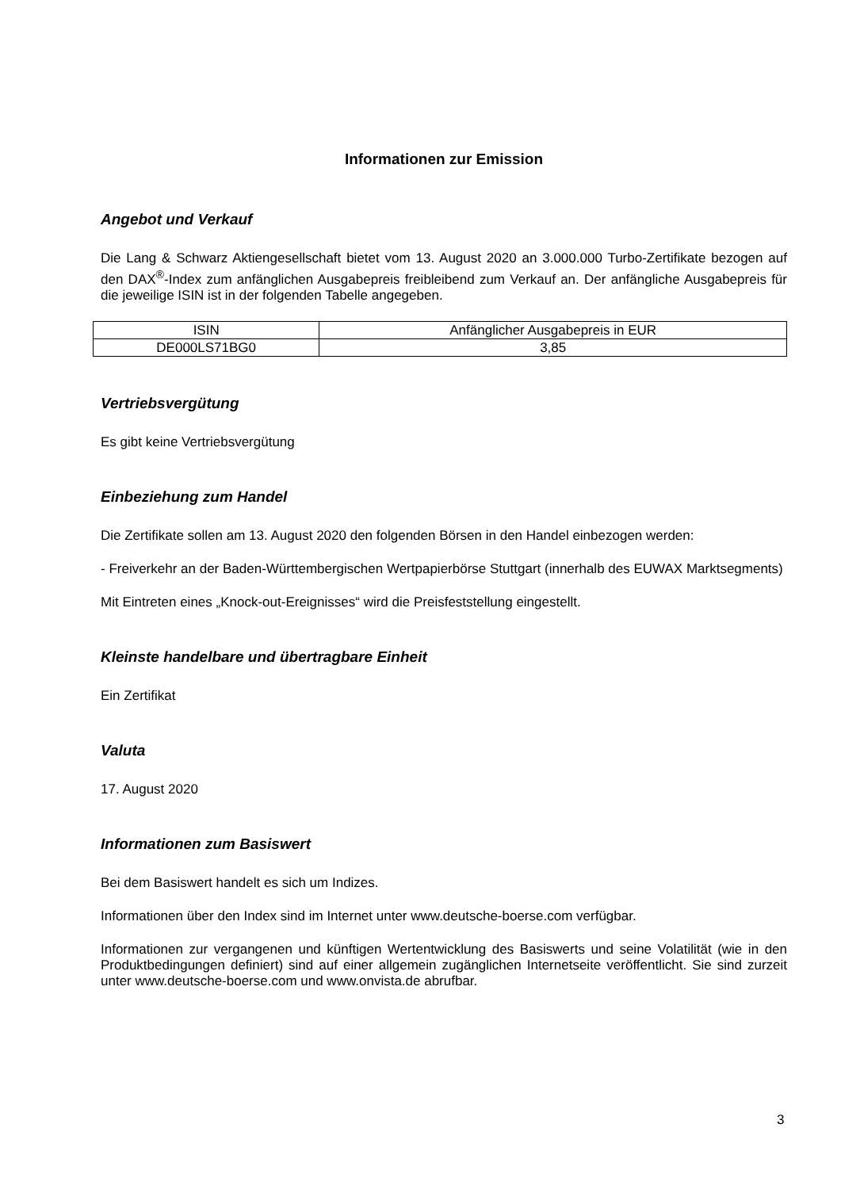Informationen zur Emission
Angebot und Verkauf
Die Lang & Schwarz Aktiengesellschaft bietet vom 13. August 2020 an 3.000.000 Turbo-Zertifikate bezogen auf den DAX<sup>®</sup>-Index zum anfänglichen Ausgabepreis freibleibend zum Verkauf an. Der anfängliche Ausgabepreis für die jeweilige ISIN ist in der folgenden Tabelle angegeben.
| ISIN | Anfänglicher Ausgabepreis in EUR |
| --- | --- |
| DE000LS71BG0 | 3,85 |
Vertriebsvergütung
Es gibt keine Vertriebsvergütung
Einbeziehung zum Handel
Die Zertifikate sollen am 13. August 2020 den folgenden Börsen in den Handel einbezogen werden:
- Freiverkehr an der Baden-Württembergischen Wertpapierbörse Stuttgart (innerhalb des EUWAX Marktsegments)
Mit Eintreten eines „Knock-out-Ereignisses“ wird die Preisfeststellung eingestellt.
Kleinste handelbare und übertragbare Einheit
Ein Zertifikat
Valuta
17. August 2020
Informationen zum Basiswert
Bei dem Basiswert handelt es sich um Indizes.
Informationen über den Index sind im Internet unter www.deutsche-boerse.com verfügbar.
Informationen zur vergangenen und künftigen Wertentwicklung des Basiswerts und seine Volatilität (wie in den Produktbedingungen definiert) sind auf einer allgemein zugänglichen Internetseite veröffentlicht. Sie sind zurzeit unter www.deutsche-boerse.com und www.onvista.de abrufbar.
3